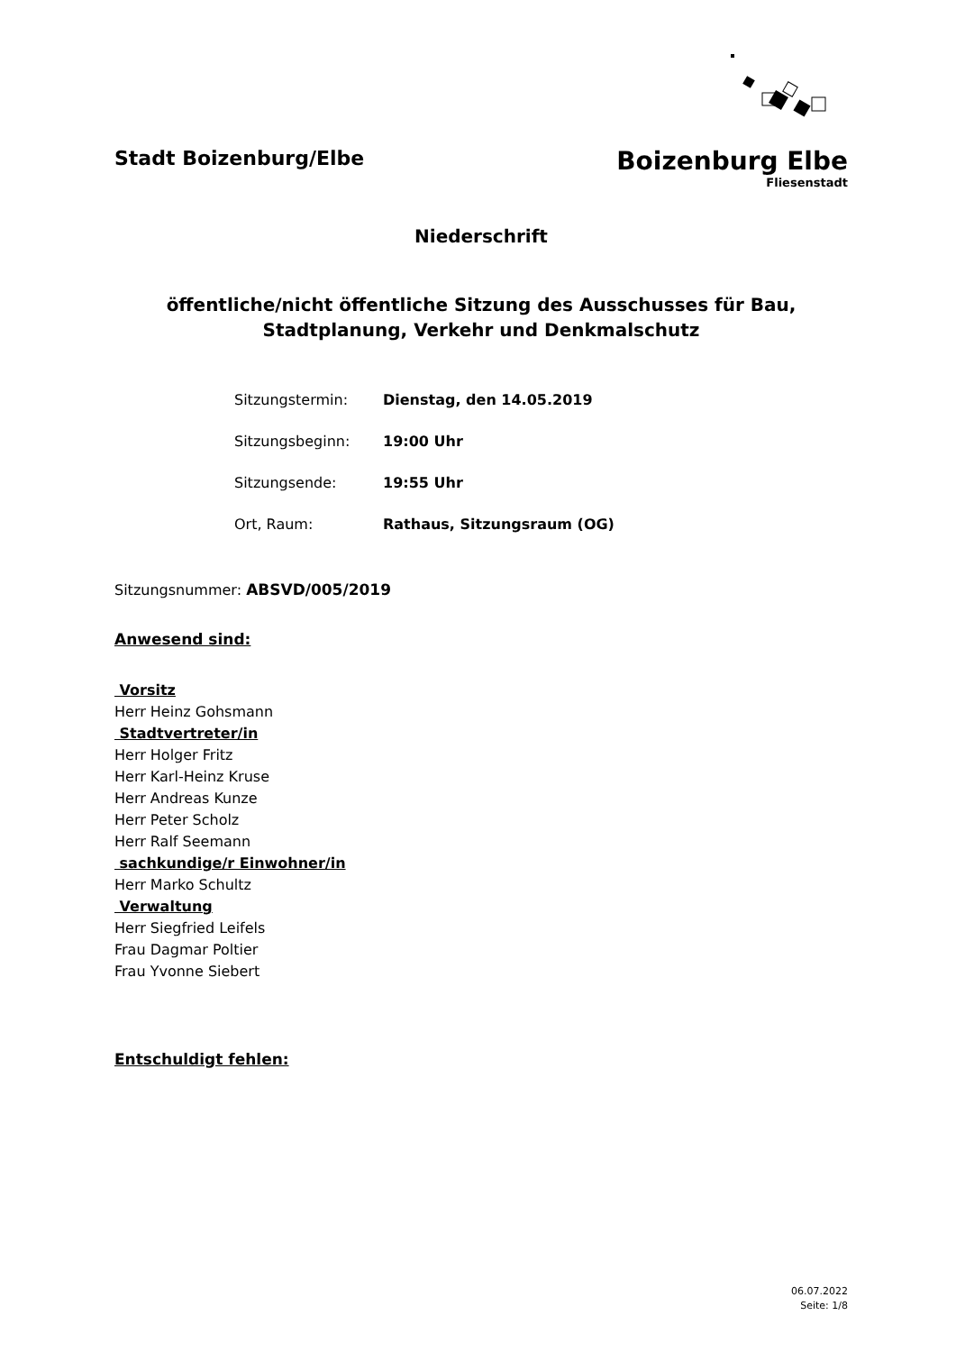Stadt Boizenburg/Elbe
Boizenburg Elbe
Fliesenstadt
Niederschrift
öffentliche/nicht öffentliche Sitzung des Ausschusses für Bau,
Stadtplanung, Verkehr und Denkmalschutz
| Sitzungstermin: | Dienstag, den 14.05.2019 |
| Sitzungsbeginn: | 19:00 Uhr |
| Sitzungsende: | 19:55 Uhr |
| Ort, Raum: | Rathaus, Sitzungsraum (OG) |
Sitzungsnummer: ABSVD/005/2019
Anwesend sind:
Vorsitz
Herr Heinz Gohsmann
Stadtvertreter/in
Herr Holger Fritz
Herr Karl-Heinz Kruse
Herr Andreas Kunze
Herr Peter Scholz
Herr Ralf Seemann
sachkundige/r Einwohner/in
Herr Marko Schultz
Verwaltung
Herr Siegfried Leifels
Frau Dagmar Poltier
Frau Yvonne Siebert
Entschuldigt fehlen:
06.07.2022
Seite: 1/8